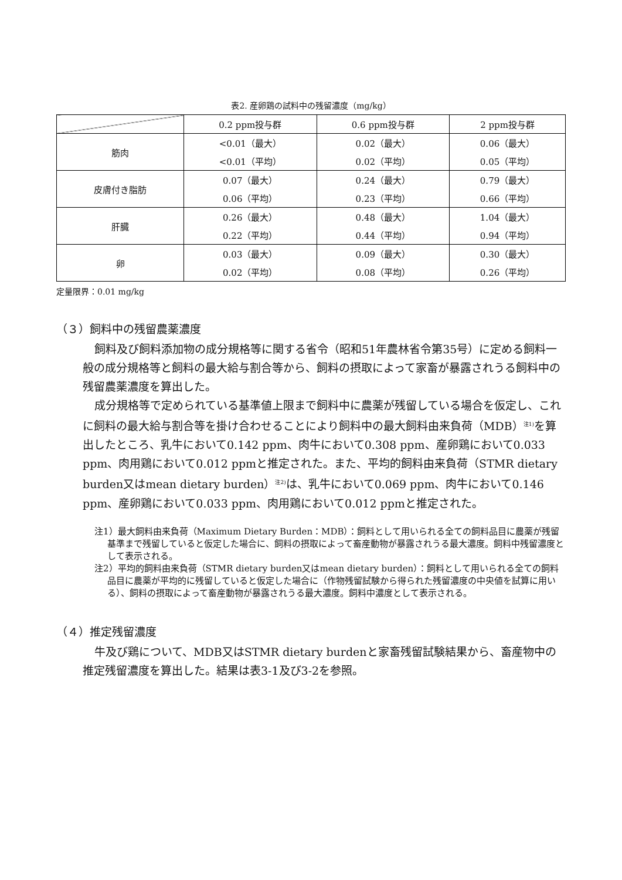表2. 産卵鶏の試料中の残留濃度（mg/kg）
| | 0.2 ppm投与群 | 0.6 ppm投与群 | 2 ppm投与群 |
| --- | --- | --- | --- |
| 筋肉 | <0.01（最大） | 0.02（最大） | 0.06（最大） |
| | <0.01（平均） | 0.02（平均） | 0.05（平均） |
| 皮膚付き脂肪 | 0.07（最大） | 0.24（最大） | 0.79（最大） |
| | 0.06（平均） | 0.23（平均） | 0.66（平均） |
| 肝臓 | 0.26（最大） | 0.48（最大） | 1.04（最大） |
| | 0.22（平均） | 0.44（平均） | 0.94（平均） |
| 卵 | 0.03（最大） | 0.09（最大） | 0.30（最大） |
| | 0.02（平均） | 0.08（平均） | 0.26（平均） |
定量限界：0.01 mg/kg
（３）飼料中の残留農薬濃度
飼料及び飼料添加物の成分規格等に関する省令（昭和51年農林省令第35号）に定める飼料一般の成分規格等と飼料の最大給与割合等から、飼料の摂取によって家畜が暴露されうる飼料中の残留農薬濃度を算出した。
成分規格等で定められている基準値上限まで飼料中に農薬が残留している場合を仮定し、これに飼料の最大給与割合等を掛け合わせることにより飼料中の最大飼料由来負荷（MDB）<sup>注1)</sup>を算出したところ、乳牛において0.142 ppm、肉牛において0.308 ppm、産卵鶏において0.033 ppm、肉用鶏において0.012 ppmと推定された。また、平均的飼料由来負荷（STMR dietary burden又はmean dietary burden）<sup>注2)</sup>は、乳牛において0.069 ppm、肉牛において0.146 ppm、産卵鶏において0.033 ppm、肉用鶏において0.012 ppmと推定された。
注1）最大飼料由来負荷（Maximum Dietary Burden：MDB）：飼料として用いられる全ての飼料品目に農薬が残留基準まで残留していると仮定した場合に、飼料の摂取によって畜産動物が暴露されうる最大濃度。飼料中残留濃度として表示される。
注2）平均的飼料由来負荷（STMR dietary burden又はmean dietary burden）：飼料として用いられる全ての飼料品目に農薬が平均的に残留していると仮定した場合に（作物残留試験から得られた残留濃度の中央値を試算に用いる）、飼料の摂取によって畜産動物が暴露されうる最大濃度。飼料中濃度として表示される。
（４）推定残留濃度
牛及び鶏について、MDB又はSTMR dietary burdenと家畜残留試験結果から、畜産物中の推定残留濃度を算出した。結果は表3-1及び3-2を参照。